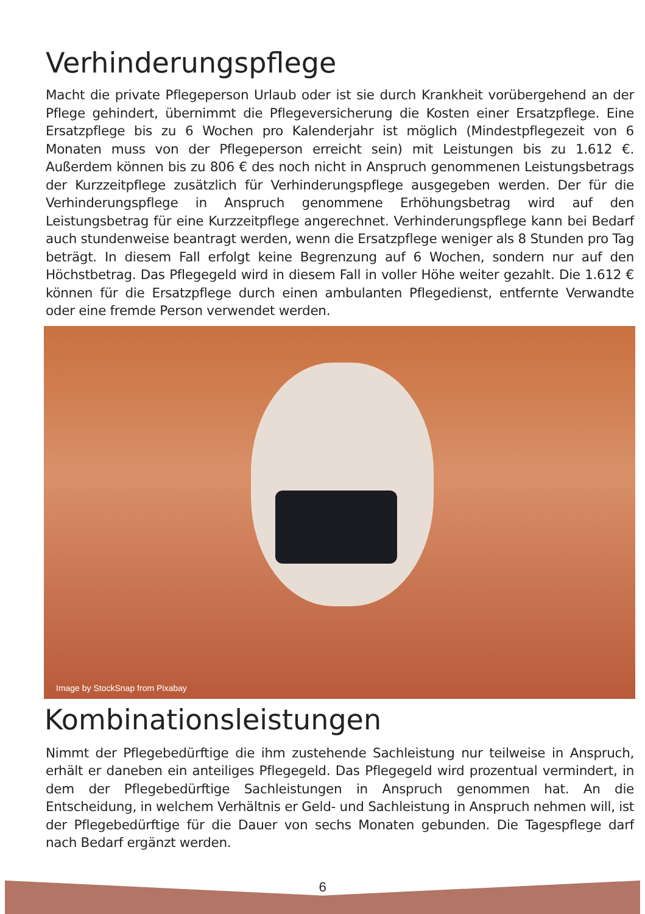Verhinderungspflege
Macht die private Pflegeperson Urlaub oder ist sie durch Krankheit vorübergehend an der Pflege gehindert, übernimmt die Pflegeversicherung die Kosten einer Ersatzpflege. Eine Ersatzpflege bis zu 6 Wochen pro Kalenderjahr ist möglich (Mindestpflegezeit von 6 Monaten muss von der Pflegeperson erreicht sein) mit Leistungen bis zu 1.612 €. Außerdem können bis zu 806 € des noch nicht in Anspruch genommenen Leistungsbetrags der Kurzzeitpflege zusätzlich für Verhinderungspflege ausgegeben werden. Der für die Verhinderungspflege in Anspruch genommene Erhöhungsbetrag wird auf den Leistungsbetrag für eine Kurzzeitpflege angerechnet. Verhinderungspflege kann bei Bedarf auch stundenweise beantragt werden, wenn die Ersatzpflege weniger als 8 Stunden pro Tag beträgt. In diesem Fall erfolgt keine Begrenzung auf 6 Wochen, sondern nur auf den Höchstbetrag. Das Pflegegeld wird in diesem Fall in voller Höhe weiter gezahlt. Die 1.612 € können für die Ersatzpflege durch einen ambulanten Pflegedienst, entfernte Verwandte oder eine fremde Person verwendet werden.
Image by StockSnap from Pixabay
Kombinationsleistungen
Nimmt der Pflegebedürftige die ihm zustehende Sachleistung nur teilweise in Anspruch, erhält er daneben ein anteiliges Pflegegeld. Das Pflegegeld wird prozentual vermindert, in dem der Pflegebedürftige Sachleistungen in Anspruch genommen hat. An die Entscheidung, in welchem Verhältnis er Geld- und Sachleistung in Anspruch nehmen will, ist der Pflegebedürftige für die Dauer von sechs Monaten gebunden. Die Tagespflege darf nach Bedarf ergänzt werden.
6